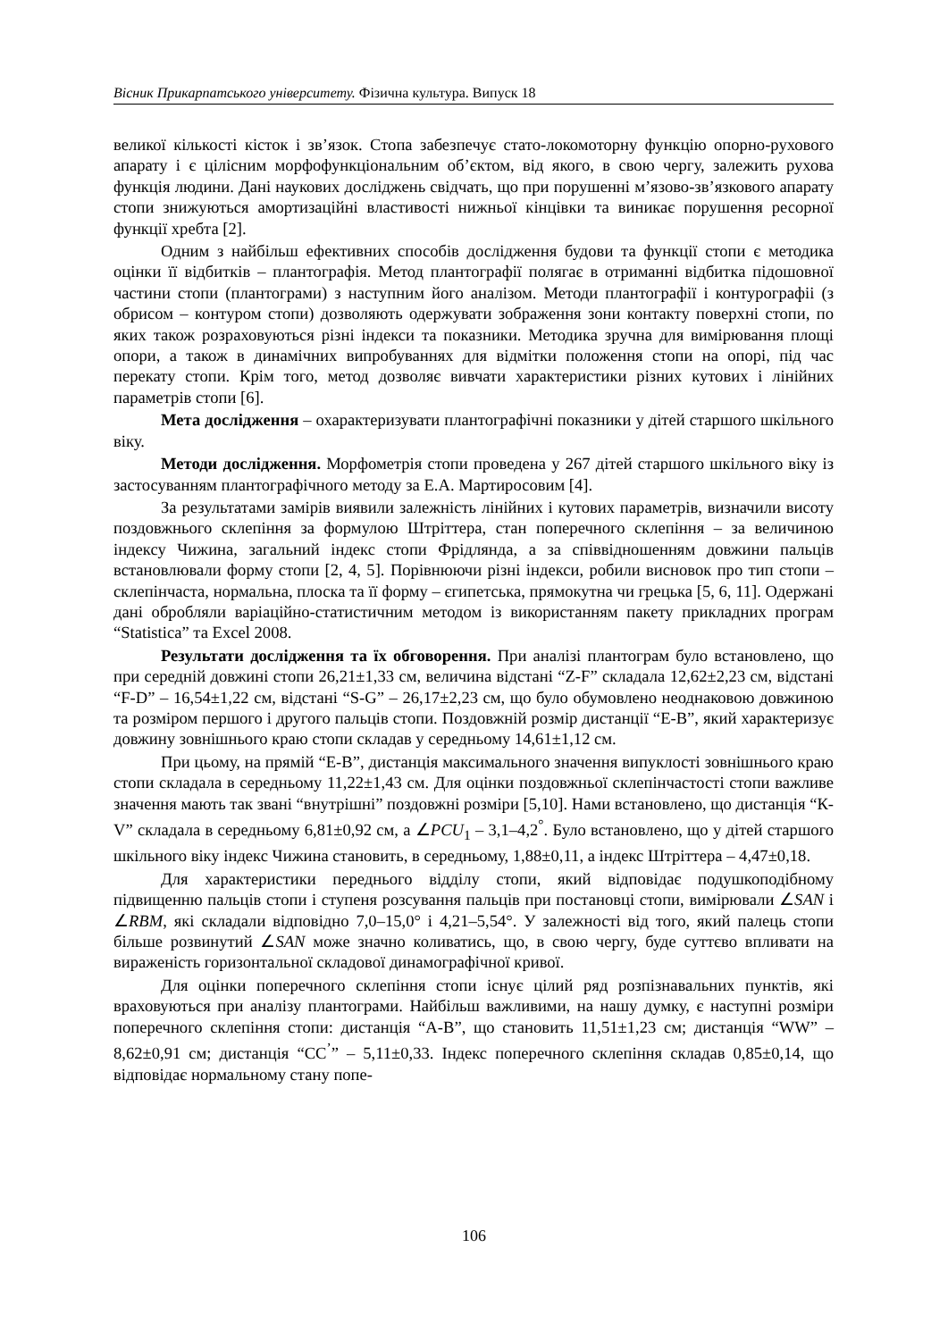Вісник Прикарпатського університету. Фізична культура. Випуск 18
великої кількості кісток і зв’язок. Стопа забезпечує стато-локомоторну функцію опорно-рухового апарату і є цілісним морфофункціональним об’єктом, від якого, в свою чергу, залежить рухова функція людини. Дані наукових досліджень свідчать, що при порушенні м’язово-зв’язкового апарату стопи знижуються амортизаційні властивості нижньої кінцівки та виникає порушення ресорної функції хребта [2].
Одним з найбільш ефективних способів дослідження будови та функції стопи є методика оцінки її відбитків – плантографія. Метод плантографії полягає в отриманні відбитка підошовної частини стопи (плантограми) з наступним його аналізом. Методи плантографії і контурографіі (з обрисом – контуром стопи) дозволяють одержувати зображення зони контакту поверхні стопи, по яких також розраховуються різні індекси та показники. Методика зручна для вимірювання площі опори, а також в динамічних випробуваннях для відмітки положення стопи на опорі, під час перекату стопи. Крім того, метод дозволяє вивчати характеристики різних кутових і лінійних параметрів стопи [6].
Мета дослідження – охарактеризувати плантографічні показники у дітей старшого шкільного віку.
Методи дослідження. Морфометрія стопи проведена у 267 дітей старшого шкільного віку із застосуванням плантографічного методу за Е.А. Мартиросовим [4].
За результатами замірів виявили залежність лінійних і кутових параметрів, визначили висоту поздовжнього склепіння за формулою Штріттера, стан поперечного склепіння – за величиною індексу Чижина, загальний індекс стопи Фрідлянда, а за співвідношенням довжини пальців встановлювали форму стопи [2, 4, 5]. Порівнюючи різні індекси, робили висновок про тип стопи – склепінчаста, нормальна, плоска та її форму – єгипетська, прямокутна чи грецька [5, 6, 11]. Одержані дані обробляли варіаційно-статистичним методом із використанням пакету прикладних програм “Statistica” та Excel 2008.
Результати дослідження та їх обговорення. При аналізі плантограм було встановлено, що при середній довжині стопи 26,21±1,33 см, величина відстані “Z-F” складала 12,62±2,23 см, відстані “F-D” – 16,54±1,22 см, відстані “S-G” – 26,17±2,23 см, що було обумовлено неоднаковою довжиною та розміром першого і другого пальців стопи. Поздовжній розмір дистанції “Е-В”, який характеризує довжину зовнішнього краю стопи складав у середньому 14,61±1,12 см.
При цьому, на прямій “Е-В”, дистанція максимального значення випуклості зовнішнього краю стопи складала в середньому 11,22±1,43 см. Для оцінки поздовжньої склепінчастості стопи важливе значення мають так звані “внутрішні” поздовжні розміри [5,10]. Нами встановлено, що дистанція “К-V” складала в середньому 6,81±0,92 см, а ∠PCU<sub>1</sub> – 3,1–4,2<sup>°</sup>. Було встановлено, що у дітей старшого шкільного віку індекс Чижина становить, в середньому, 1,88±0,11, а індекс Штріттера – 4,47±0,18.
Для характеристики переднього відділу стопи, який відповідає подушкоподібному підвищенню пальців стопи і ступеня розсування пальців при постановці стопи, вимірювали ∠SAN і ∠RBM, які складали відповідно 7,0–15,0° і 4,21–5,54°. У залежності від того, який палець стопи більше розвинутий ∠SAN може значно коливатись, що, в свою чергу, буде суттєво впливати на вираженість горизонтальної складової динамографічної кривої.
Для оцінки поперечного склепіння стопи існує цілий ряд розпізнавальних пунктів, які враховуються при аналізу плантограми. Найбільш важливими, на нашу думку, є наступні розміри поперечного склепіння стопи: дистанція “А-В”, що становить 11,51±1,23 см; дистанція “WW” – 8,62±0,91 см; дистанція “СС<sup>’</sup>” – 5,11±0,33. Індекс поперечного склепіння складав 0,85±0,14, що відповідає нормальному стану попе-
106